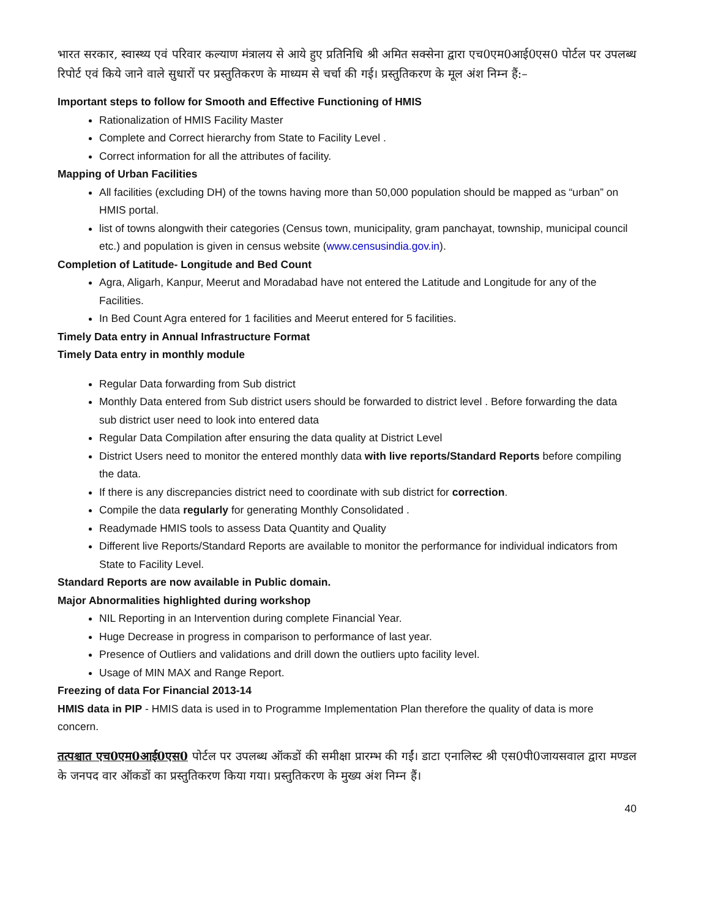भारत सरकार, स्वास्थ्य एवं परिवार कल्याण मंत्रालय से आये हुए प्रतिनिधि श्री अमित सक्सेना द्वारा एच0एम0आई0एस0 पोर्टल पर उपलब्ध रिपोर्ट एवं किये जाने वाले सुधारों पर प्रस्तुतिकरण के माध्यम से चर्चा की गई। प्रस्तुतिकरण के मूल अंश निम्न हैं:–
Important steps to follow for Smooth and Effective Functioning of HMIS
Rationalization of HMIS Facility Master
Complete and Correct hierarchy from State to Facility Level .
Correct information for all the attributes of facility.
Mapping of Urban Facilities
All facilities (excluding DH) of the towns having more than 50,000 population should be mapped as “urban” on HMIS portal.
list of towns alongwith their categories (Census town, municipality, gram panchayat, township, municipal council etc.) and population is given in census website (www.censusindia.gov.in).
Completion of Latitude- Longitude and Bed Count
Agra, Aligarh, Kanpur, Meerut and Moradabad have not entered the Latitude and Longitude for any of the Facilities.
In Bed Count Agra entered for 1 facilities and Meerut entered for 5 facilities.
Timely Data entry in Annual Infrastructure Format
Timely Data entry in monthly module
Regular Data forwarding from Sub district
Monthly Data entered from Sub district users should be forwarded to district level . Before forwarding the data sub district user need to look into entered data
Regular Data Compilation after ensuring the data quality at District Level
District Users need to monitor the entered monthly data with live reports/Standard Reports before compiling the data.
If there is any discrepancies district need to coordinate with sub district for correction.
Compile the data regularly for generating Monthly Consolidated .
Readymade HMIS tools to assess Data Quantity and Quality
Different live Reports/Standard Reports are available to monitor the performance for individual indicators from State to Facility Level.
Standard Reports are now available in Public domain.
Major Abnormalities highlighted during workshop
NIL Reporting in an Intervention during complete Financial Year.
Huge Decrease in progress in comparison to performance of last year.
Presence of Outliers and validations and drill down the outliers upto facility level.
Usage of MIN MAX and Range Report.
Freezing of data For Financial 2013-14
HMIS data in PIP - HMIS data is used in to Programme Implementation Plan therefore the quality of data is more concern.
तत्पश्चात एच0एम0आई0एस0 पोर्टल पर उपलब्ध ऑकडों की समीक्षा प्रारम्भ की गईं। डाटा एनालिस्ट श्री एस0पी0जायसवाल द्वारा मण्डल के जनपद वार ऑकडों का प्रस्तुतिकरण किया गया। प्रस्तुतिकरण के मुख्य अंश निम्न हैं।
40